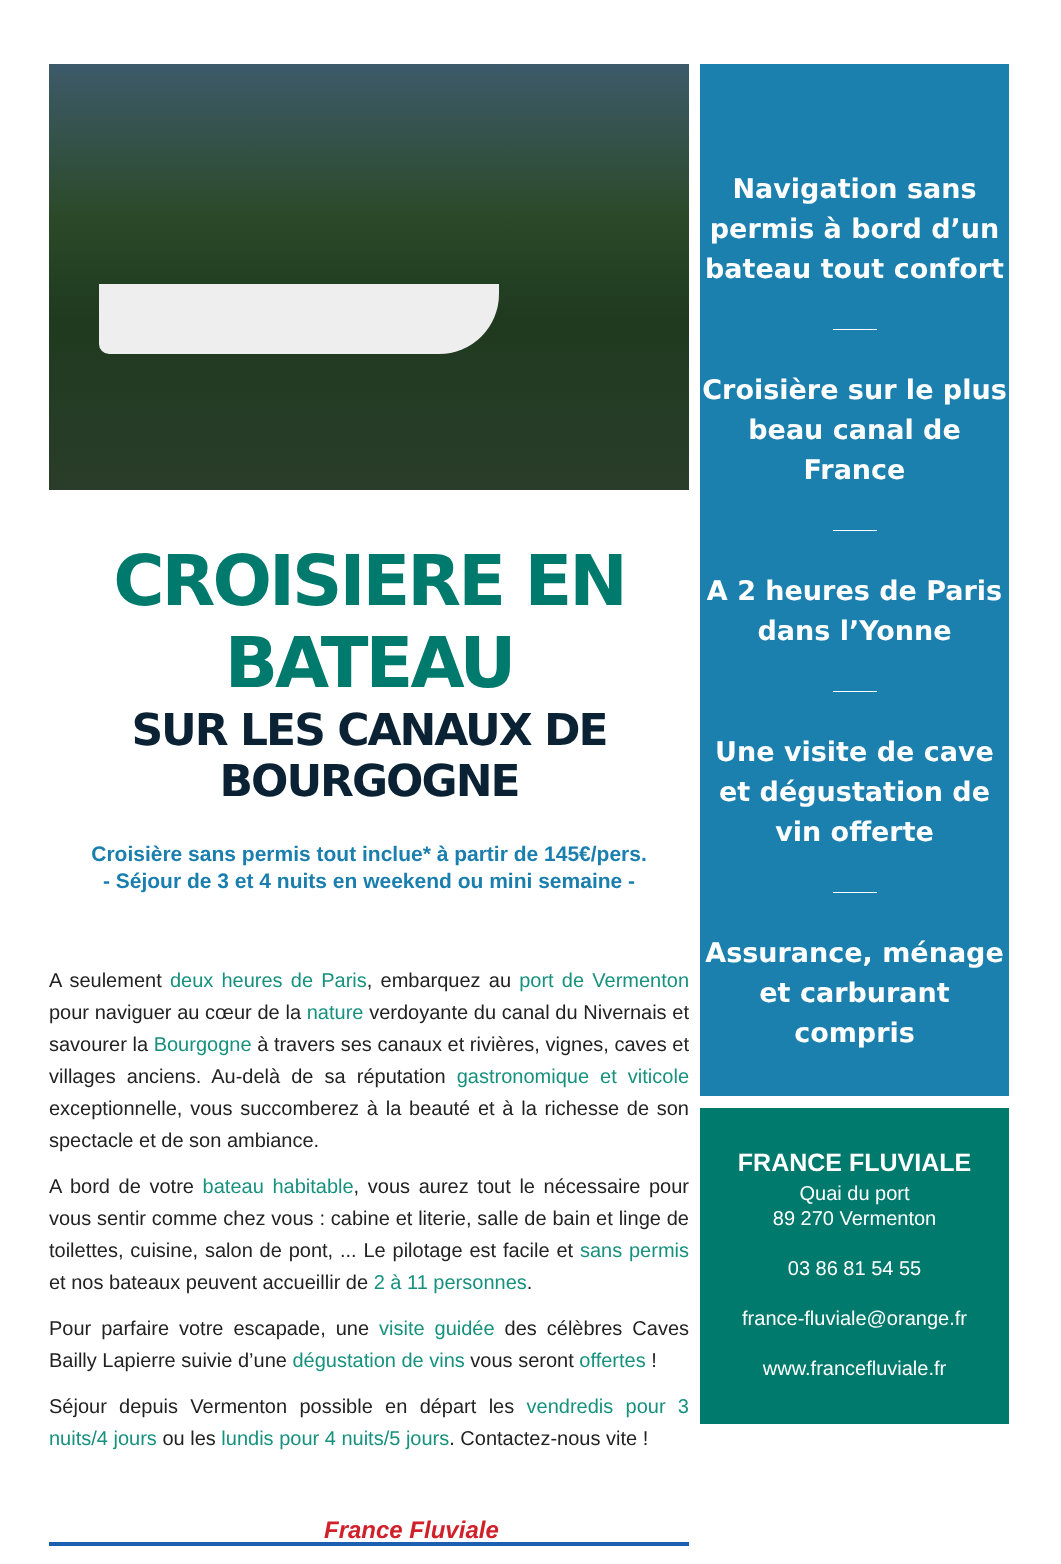CROISIERE EN BATEAU
SUR LES CANAUX DE BOURGOGNE
Croisière sans permis tout inclue* à partir de 145€/pers.
- Séjour de 3 et 4 nuits en weekend ou mini semaine -
A seulement deux heures de Paris, embarquez au port de Vermenton pour naviguer au cœur de la nature verdoyante du canal du Nivernais et savourer la Bourgogne à travers ses canaux et rivières, vignes, caves et villages anciens. Au-delà de sa réputation gastronomique et viticole exceptionnelle, vous succomberez à la beauté et à la richesse de son spectacle et de son ambiance.
A bord de votre bateau habitable, vous aurez tout le nécessaire pour vous sentir comme chez vous : cabine et literie, salle de bain et linge de toilettes, cuisine, salon de pont, ... Le pilotage est facile et sans permis et nos bateaux peuvent accueillir de 2 à 11 personnes.
Pour parfaire votre escapade, une visite guidée des célèbres Caves Bailly Lapierre suivie d’une dégustation de vins vous seront offertes !
Séjour depuis Vermenton possible en départ les vendredis pour 3 nuits/4 jours ou les lundis pour 4 nuits/5 jours. Contactez-nous vite !
France Fluviale
Navigation sans permis à bord d’un bateau tout confort
Croisière sur le plus beau canal de France
A 2 heures de Paris dans l’Yonne
Une visite de cave et dégustation de vin offerte
Assurance, ménage et carburant compris
FRANCE FLUVIALE
Quai du port
89 270 Vermenton
03 86 81 54 55
france-fluviale@orange.fr
www.francefluviale.fr